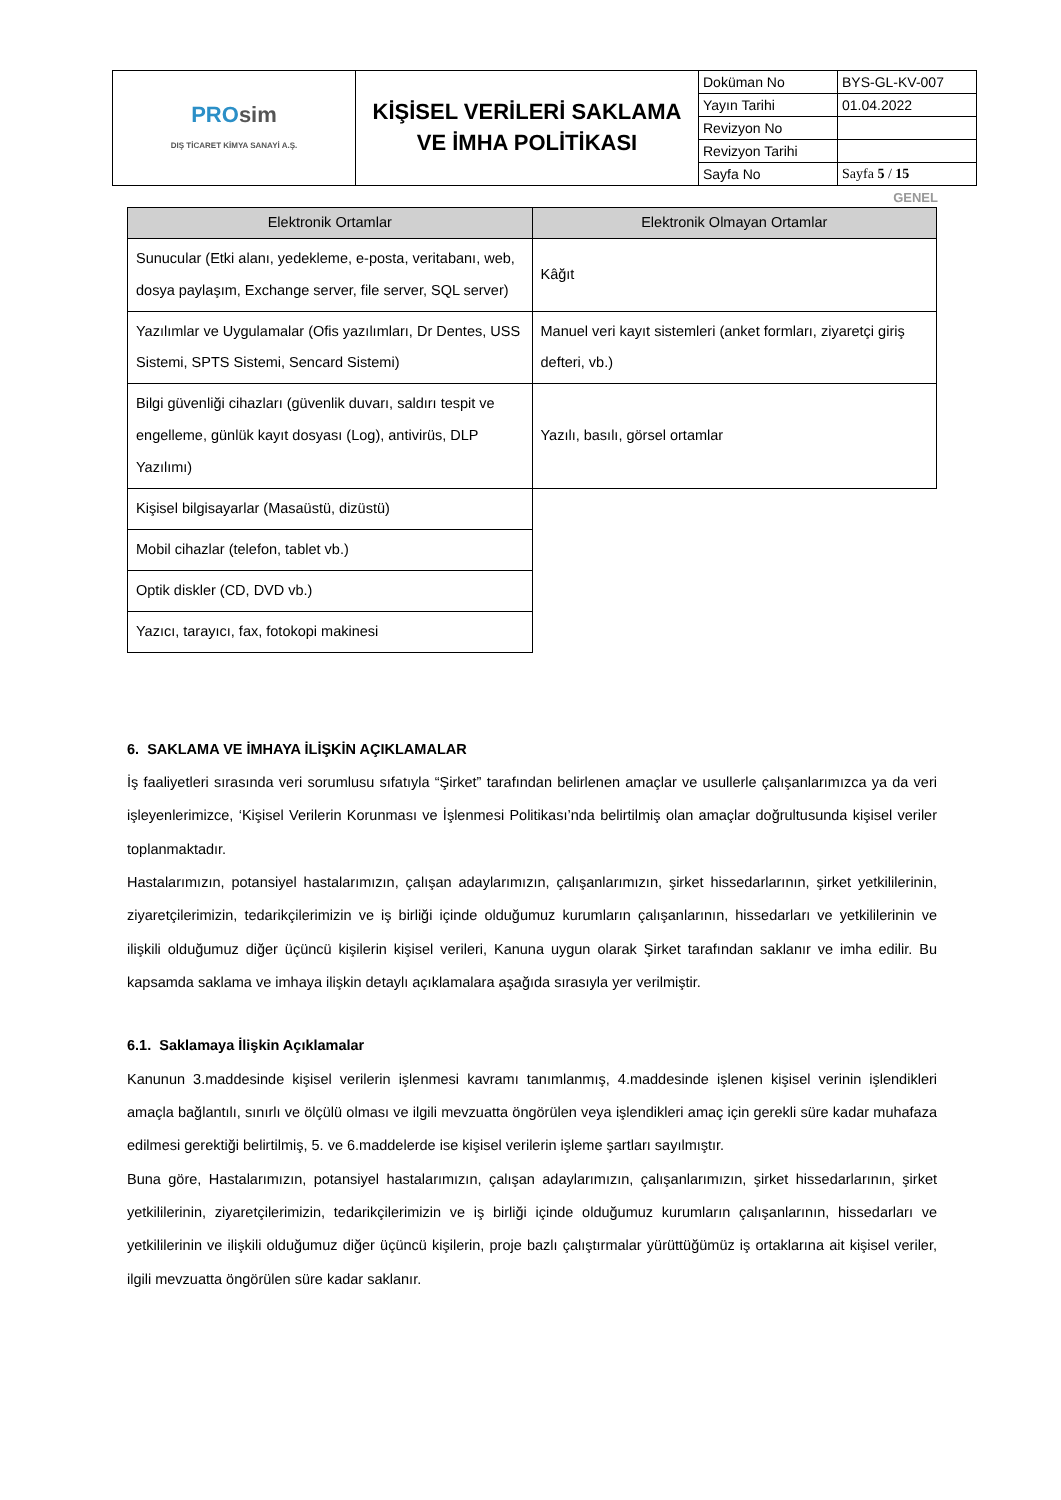| PRO sim DIŞ TİCARET KİMYA SANAYİ A.Ş. | KİŞİSEL VERİLERİ SAKLAMA VE İMHA POLİTİKASI | Doküman No | BYS-GL-KV-007 |
| | | Yayın Tarihi | 01.04.2022 |
| | | Revizyon No | |
| | | Revizyon Tarihi | |
| | | Sayfa No | Sayfa 5 / 15 |
GENEL
| Elektronik Ortamlar | Elektronik Olmayan Ortamlar |
| --- | --- |
| Sunucular (Etki alanı, yedekleme, e-posta, veritabanı, web, dosya paylaşım, Exchange server, file server, SQL server) | Kâğıt |
| Yazılımlar ve Uygulamalar (Ofis yazılımları, Dr Dentes, USS Sistemi, SPTS Sistemi, Sencard Sistemi) | Manuel veri kayıt sistemleri (anket formları, ziyaretçi giriş defteri, vb.) |
| Bilgi güvenliği cihazları (güvenlik duvarı, saldırı tespit ve engelleme, günlük kayıt dosyası (Log), antivirüs, DLP Yazılımı) | Yazılı, basılı, görsel ortamlar |
| Kişisel bilgisayarlar (Masaüstü, dizüstü) | |
| Mobil cihazlar (telefon, tablet vb.) | |
| Optik diskler (CD, DVD vb.) | |
| Yazıcı, tarayıcı, fax, fotokopi makinesi | |
6. SAKLAMA VE İMHAYA İLİŞKİN AÇIKLAMALAR
İş faaliyetleri sırasında veri sorumlusu sıfatıyla “Şirket” tarafından belirlenen amaçlar ve usullerle çalışanlarımızca ya da veri işleyenlerimizce, ‘Kişisel Verilerin Korunması ve İşlenmesi Politikası’nda belirtilmiş olan amaçlar doğrultusunda kişisel veriler toplanmaktadır.
Hastalarımızın, potansiyel hastalarımızın, çalışan adaylarımızın, çalışanlarımızın, şirket hissedarlarının, şirket yetkililerinin, ziyaretçilerimizin, tedarikçilerimizin ve iş birliği içinde olduğumuz kurumların çalışanlarının, hissedarları ve yetkililerinin ve ilişkili olduğumuz diğer üçüncü kişilerin kişisel verileri, Kanuna uygun olarak Şirket tarafından saklanır ve imha edilir. Bu kapsamda saklama ve imhaya ilişkin detaylı açıklamalara aşağıda sırasıyla yer verilmiştir.
6.1. Saklamaya İlişkin Açıklamalar
Kanunun 3.maddesinde kişisel verilerin işlenmesi kavramı tanımlanmış, 4.maddesinde işlenen kişisel verinin işlendikleri amaçla bağlantılı, sınırlı ve ölçülü olması ve ilgili mevzuatta öngörülen veya işlendikleri amaç için gerekli süre kadar muhafaza edilmesi gerektiği belirtilmiş, 5. ve 6.maddelerde ise kişisel verilerin işleme şartları sayılmıştır.
Buna göre, Hastalarımızın, potansiyel hastalarımızın, çalışan adaylarımızın, çalışanlarımızın, şirket hissedarlarının, şirket yetkililerinin, ziyaretçilerimizin, tedarikçilerimizin ve iş birliği içinde olduğumuz kurumların çalışanlarının, hissedarları ve yetkililerinin ve ilişkili olduğumuz diğer üçüncü kişilerin, proje bazlı çalıştırmalar yürüttüğümüz iş ortaklarına ait kişisel veriler, ilgili mevzuatta öngörülen süre kadar saklanır.